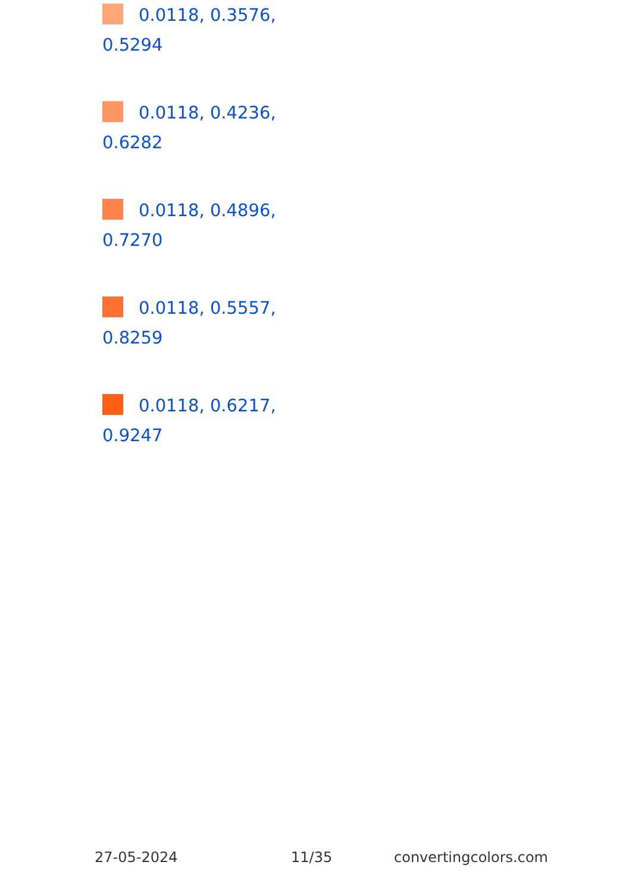0.0118, 0.3576, 0.5294
0.0118, 0.4236, 0.6282
0.0118, 0.4896, 0.7270
0.0118, 0.5557, 0.8259
0.0118, 0.6217, 0.9247
27-05-2024 11/35 convertingcolors.com